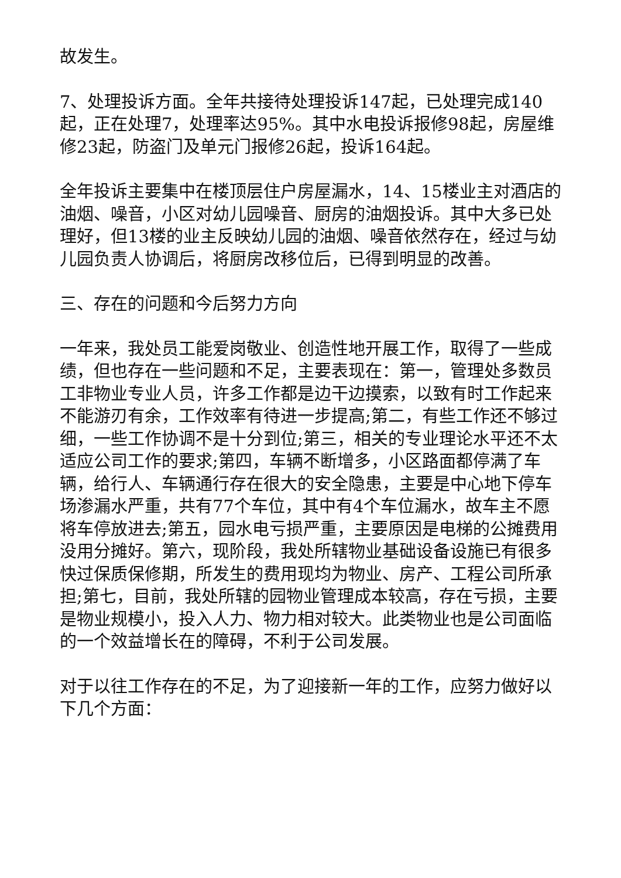故发生。
7、处理投诉方面。全年共接待处理投诉147起，已处理完成140起，正在处理7，处理率达95%。其中水电投诉报修98起，房屋维修23起，防盗门及单元门报修26起，投诉164起。
全年投诉主要集中在楼顶层住户房屋漏水，14、15楼业主对酒店的油烟、噪音，小区对幼儿园噪音、厨房的油烟投诉。其中大多已处理好，但13楼的业主反映幼儿园的油烟、噪音依然存在，经过与幼儿园负责人协调后，将厨房改移位后，已得到明显的改善。
三、存在的问题和今后努力方向
一年来，我处员工能爱岗敬业、创造性地开展工作，取得了一些成绩，但也存在一些问题和不足，主要表现在：第一，管理处多数员工非物业专业人员，许多工作都是边干边摸索，以致有时工作起来不能游刃有余，工作效率有待进一步提高;第二，有些工作还不够过细，一些工作协调不是十分到位;第三，相关的专业理论水平还不太适应公司工作的要求;第四，车辆不断增多，小区路面都停满了车辆，给行人、车辆通行存在很大的安全隐患，主要是中心地下停车场渗漏水严重，共有77个车位，其中有4个车位漏水，故车主不愿将车停放进去;第五，园水电亏损严重，主要原因是电梯的公摊费用没用分摊好。第六，现阶段，我处所辖物业基础设备设施已有很多快过保质保修期，所发生的费用现均为物业、房产、工程公司所承担;第七，目前，我处所辖的园物业管理成本较高，存在亏损，主要是物业规模小，投入人力、物力相对较大。此类物业也是公司面临的一个效益增长在的障碍，不利于公司发展。
对于以往工作存在的不足，为了迎接新一年的工作，应努力做好以下几个方面：